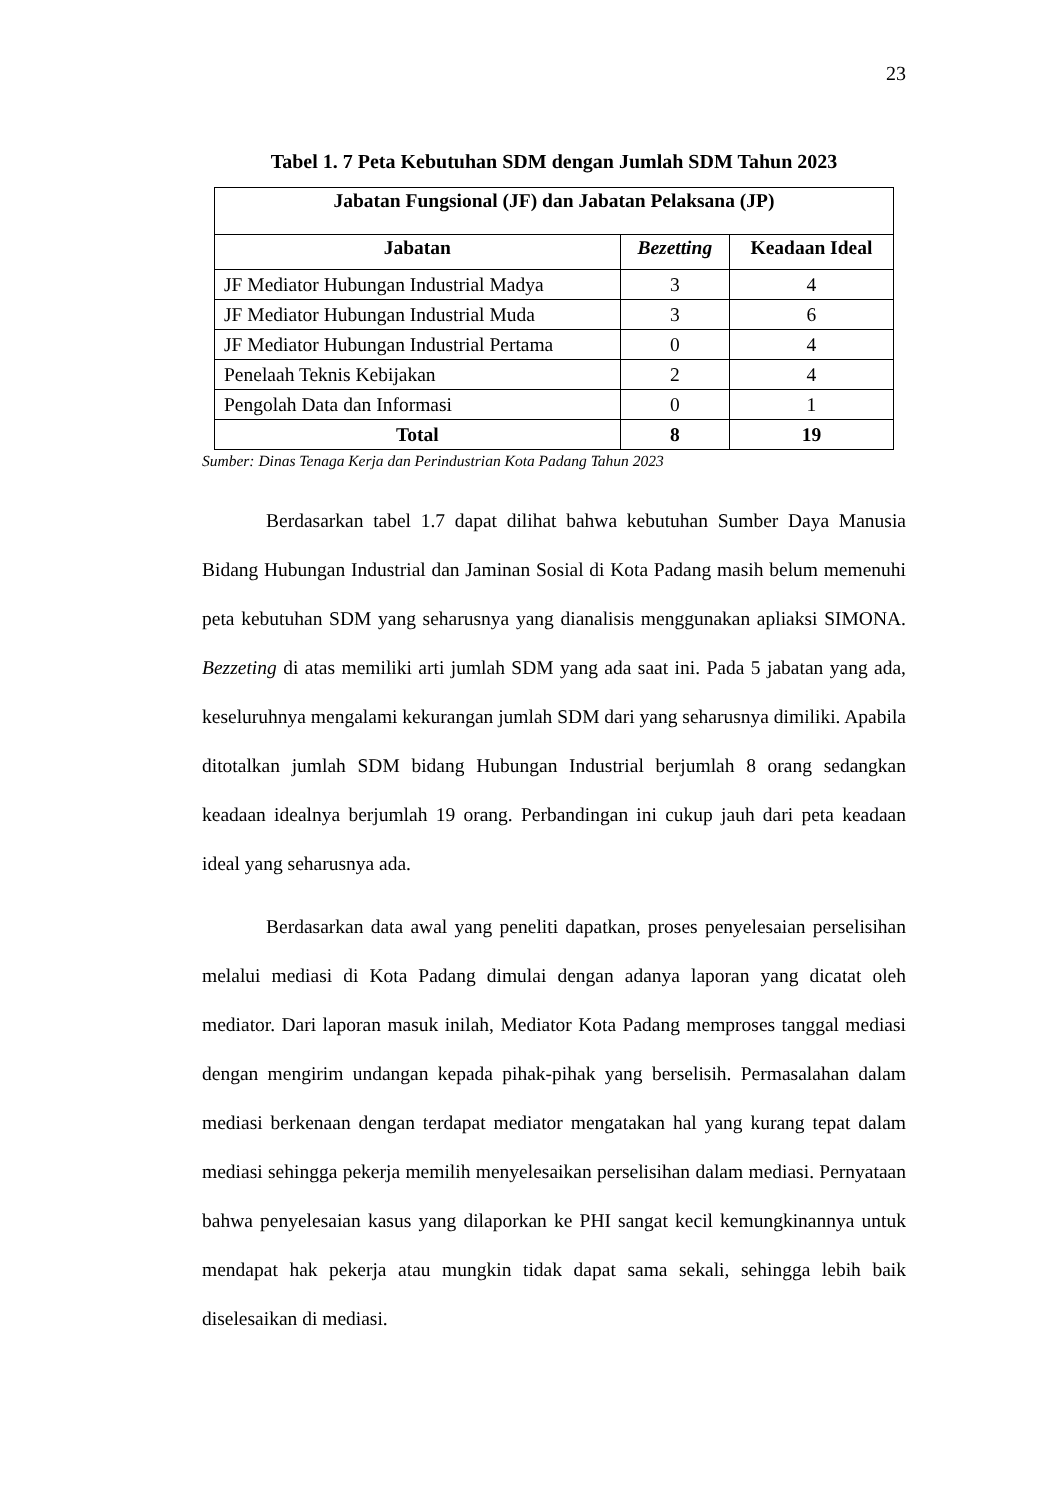23
Tabel 1. 7 Peta Kebutuhan SDM dengan Jumlah SDM Tahun 2023
| Jabatan Fungsional (JF) dan Jabatan Pelaksana (JP) | | |
| --- | --- | --- |
| Jabatan | Bezetting | Keadaan Ideal |
| JF Mediator Hubungan Industrial Madya | 3 | 4 |
| JF Mediator Hubungan Industrial Muda | 3 | 6 |
| JF Mediator Hubungan Industrial Pertama | 0 | 4 |
| Penelaah Teknis Kebijakan | 2 | 4 |
| Pengolah Data dan Informasi | 0 | 1 |
| Total | 8 | 19 |
Sumber: Dinas Tenaga Kerja dan Perindustrian Kota Padang Tahun 2023
Berdasarkan tabel 1.7 dapat dilihat bahwa kebutuhan Sumber Daya Manusia Bidang Hubungan Industrial dan Jaminan Sosial di Kota Padang masih belum memenuhi peta kebutuhan SDM yang seharusnya yang dianalisis menggunakan apliaksi SIMONA. Bezzeting di atas memiliki arti jumlah SDM yang ada saat ini. Pada 5 jabatan yang ada, keseluruhnya mengalami kekurangan jumlah SDM dari yang seharusnya dimiliki. Apabila ditotalkan jumlah SDM bidang Hubungan Industrial berjumlah 8 orang sedangkan keadaan idealnya berjumlah 19 orang. Perbandingan ini cukup jauh dari peta keadaan ideal yang seharusnya ada.
Berdasarkan data awal yang peneliti dapatkan, proses penyelesaian perselisihan melalui mediasi di Kota Padang dimulai dengan adanya laporan yang dicatat oleh mediator. Dari laporan masuk inilah, Mediator Kota Padang memproses tanggal mediasi dengan mengirim undangan kepada pihak-pihak yang berselisih. Permasalahan dalam mediasi berkenaan dengan terdapat mediator mengatakan hal yang kurang tepat dalam mediasi sehingga pekerja memilih menyelesaikan perselisihan dalam mediasi. Pernyataan bahwa penyelesaian kasus yang dilaporkan ke PHI sangat kecil kemungkinannya untuk mendapat hak pekerja atau mungkin tidak dapat sama sekali, sehingga lebih baik diselesaikan di mediasi.